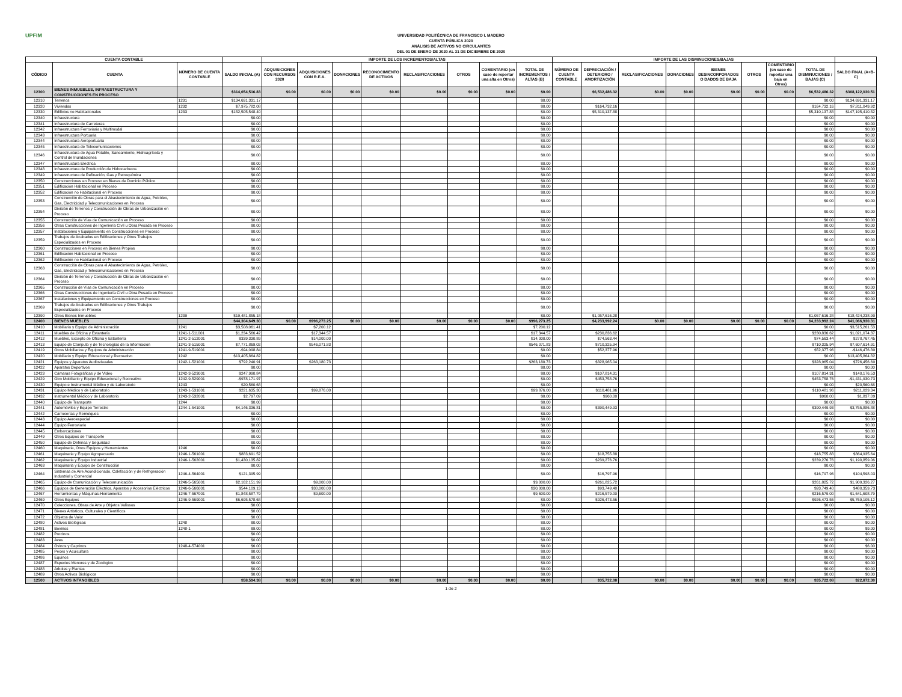UPFIM
UNIVERSIDAD POLITÉCNICA DE FRANCISCO I. MADERO
CUENTA PÚBLICA 2020
ANÁLISIS DE ACTIVOS NO CIRCULANTES
DEL 01 DE ENERO DE 2020 AL 31 DE DICIEMBRE DE 2020
| CUENTA CONTABLE | | | | IMPORTE DE LOS INCREMENTOS/ALTAS | | | | | | | | IMPORTE DE LAS DISMINUCIONES/BAJAS | | | | | | | | |
| --- | --- | --- | --- | --- | --- | --- | --- | --- | --- | --- | --- | --- | --- | --- | --- | --- | --- | --- | --- | --- |
| CÓDIGO | CUENTA | NÚMERO DE CUENTA CONTABLE | SALDO INICIAL (A) | ADQUISICIONES CON RECURSOS 2020 | ADQUISICIONES CON R.E.A. | DONACIONES | RECONOCIMIENTO DE ACTIVOS | RECLASIFICACIONES | OTROS | COMENTARIO (en caso de reportar una alta en Otros) | TOTAL DE INCREMENTOS / ALTAS (B) | NÚMERO DE CUENTA CONTABLE | DEPRECIACIÓN / DETERIORO / AMORTIZACIÓN | RECLASIFICACIONES | DONACIONES | BIENES DESINCORPORADOS O DADOS DE BAJA | OTROS | COMENTARIO (en caso de reportar una baja en Otros) | TOTAL DE DISMINUCIONES / BAJAS (C) | SALDO FINAL (A+B-C) |
| 12300 | BIENES INMUEBLES, INFRAESTRUCTURA Y CONSTRUCCIONES EN PROCESO | | $314,654,516.83 | $0.00 | $0.00 | $0.00 | $0.00 | $0.00 | $0.00 | $0.00 | $0.00 | | $6,532,486.32 | $0.00 | $0.00 | $0.00 | $0.00 | $0.00 | $6,532,486.32 | $308,122,030.51 |
| 12310 | Terrenos | 1231 | $134,691,331.17 | | | | | | | | $0.00 | | | | | | | | $0.00 | $134,691,331.17 |
| 12320 | Viviendas | 1232 | $7,975,782.08 | | | | | | | | $0.00 | | $164,732.16 | | | | | | $164,732.16 | $7,811,049.92 |
| 12330 | Edificios no Habitacionales | 1233 | $152,505,548.40 | | | | | | | | $0.00 | | $5,310,137.88 | | | | | | $5,310,137.88 | $147,195,410.52 |
| 12340 | Infraestructura | | $0.00 | | | | | | | | $0.00 | | | | | | | | $0.00 | $0.00 |
| 12341 | Infraestructura de Carreteras | | $0.00 | | | | | | | | $0.00 | | | | | | | | $0.00 | $0.00 |
| 12342 | Infraestructura Ferroviaria y Multimodal | | $0.00 | | | | | | | | $0.00 | | | | | | | | $0.00 | $0.00 |
| 12343 | Infraestructura Portuaria | | $0.00 | | | | | | | | $0.00 | | | | | | | | $0.00 | $0.00 |
| 12344 | Infraestructura Aeroportuaria | | $0.00 | | | | | | | | $0.00 | | | | | | | | $0.00 | $0.00 |
| 12345 | Infraestructura de Telecomunicaciones | | $0.00 | | | | | | | | $0.00 | | | | | | | | $0.00 | $0.00 |
| 12346 | Infraestructura de Agua Potable, Saneamiento, Hidroagrícola y Control de Inundaciones | | $0.00 | | | | | | | | $0.00 | | | | | | | | $0.00 | $0.00 |
| 12347 | Infraestructura Eléctrica | | $0.00 | | | | | | | | $0.00 | | | | | | | | $0.00 | $0.00 |
| 12348 | Infraestructura de Producción de Hidrocarburos | | $0.00 | | | | | | | | $0.00 | | | | | | | | $0.00 | $0.00 |
| 12349 | Infraestructura de Refinación, Gas y Petroquímica | | $0.00 | | | | | | | | $0.00 | | | | | | | | $0.00 | $0.00 |
| 12350 | Construcciones en Proceso en Bienes de Dominio Público | | $0.00 | | | | | | | | $0.00 | | | | | | | | $0.00 | $0.00 |
| 12351 | Edificación Habitacional en Proceso | | $0.00 | | | | | | | | $0.00 | | | | | | | | $0.00 | $0.00 |
| 12352 | Edificación no Habitacional en Proceso | | $0.00 | | | | | | | | $0.00 | | | | | | | | $0.00 | $0.00 |
| 12353 | Construcción de Obras para el Abastecimiento de Agua, Petróleo, Gas, Electricidad y Telecomunicaciones en Proceso | | $0.00 | | | | | | | | $0.00 | | | | | | | | $0.00 | $0.00 |
| 12354 | División de Terrenos y Construcción de Obras de Urbanización en Proceso | | $0.00 | | | | | | | | $0.00 | | | | | | | | $0.00 | $0.00 |
| 12355 | Construcción de Vías de Comunicación en Proceso | | $0.00 | | | | | | | | $0.00 | | | | | | | | $0.00 | $0.00 |
| 12356 | Otras Construcciones de Ingeniería Civil u Obra Pesada en Proceso | | $0.00 | | | | | | | | $0.00 | | | | | | | | $0.00 | $0.00 |
| 12357 | Instalaciones y Equipamiento en Construcciones en Proceso | | $0.00 | | | | | | | | $0.00 | | | | | | | | $0.00 | $0.00 |
| 12359 | Trabajos de Acabados en Edificaciones y Otros Trabajos Especializados en Proceso | | $0.00 | | | | | | | | $0.00 | | | | | | | | $0.00 | $0.00 |
| 12360 | Construcciones en Proceso en Bienes Propios | | $0.00 | | | | | | | | $0.00 | | | | | | | | $0.00 | $0.00 |
| 12361 | Edificación Habitacional en Proceso | | $0.00 | | | | | | | | $0.00 | | | | | | | | $0.00 | $0.00 |
| 12362 | Edificación no Habitacional en Proceso | | $0.00 | | | | | | | | $0.00 | | | | | | | | $0.00 | $0.00 |
| 12363 | Construcción de Obras para el Abastecimiento de Agua, Petróleo, Gas, Electricidad y Telecomunicaciones en Proceso | | $0.00 | | | | | | | | $0.00 | | | | | | | | $0.00 | $0.00 |
| 12364 | División de Terrenos y Construcción de Obras de Urbanización en Proceso | | $0.00 | | | | | | | | $0.00 | | | | | | | | $0.00 | $0.00 |
| 12365 | Construcción de Vías de Comunicación en Proceso | | $0.00 | | | | | | | | $0.00 | | | | | | | | $0.00 | $0.00 |
| 12366 | Otras Construcciones de Ingeniería Civil u Obra Pesada en Proceso | | $0.00 | | | | | | | | $0.00 | | | | | | | | $0.00 | $0.00 |
| 12367 | Instalaciones y Equipamiento en Construcciones en Proceso | | $0.00 | | | | | | | | $0.00 | | | | | | | | $0.00 | $0.00 |
| 12369 | Trabajos de Acabados en Edificaciones y Otros Trabajos Especializados en Proceso | | $0.00 | | | | | | | | $0.00 | | | | | | | | $0.00 | $0.00 |
| 12390 | Otros Bienes Inmuebles | 1239 | $19,481,855.18 | | | | | | | | $0.00 | | $1,057,616.28 | | | | | | $1,057,616.28 | $18,424,238.90 |
| 12400 | BIENES MUEBLES | | $44,304,649.30 | $0.00 | $996,273.25 | $0.00 | $0.00 | $0.00 | $0.00 | $0.00 | $996,273.25 | | $4,233,992.24 | $0.00 | $0.00 | $0.00 | $0.00 | $0.00 | $4,233,992.24 | $41,066,930.31 |
| 12410 | Mobiliario y Equipo de Administración | 1241 | $3,508,061.41 | | $7,200.12 | | | | | | $7,200.12 | | | | | | | | $0.00 | $3,515,261.53 |
| 12411 | Muebles de Oficina y Estantería | 1241-1-511001 | $1,234,566.42 | | $17,344.57 | | | | | | $17,344.57 | | $230,836.62 | | | | | | $230,836.62 | $1,021,074.37 |
| 12412 | Muebles, Excepto de Oficina y Estantería | 1241-2-512001 | $339,330.89 | | $14,000.00 | | | | | | $14,000.00 | | $74,563.44 | | | | | | $74,563.44 | $278,767.45 |
| 12413 | Equipo de Cómputo y de Tecnologías de la Información | 1241-3-515001 | $7,771,869.02 | | $546,071.83 | | | | | | $546,071.83 | | $710,325.94 | | | | | | $710,325.94 | $7,607,614.91 |
| 12419 | Otros Mobiliarios y Equipos de Administración | 1241-9-519001 | -$94,098.84 | | | | | | | | $0.00 | | $52,377.96 | | | | | | $52,377.96 | -$146,476.80 |
| 12420 | Mobiliario y Equipo Educacional y Recreativo | 1242 | $13,405,864.82 | | | | | | | | $0.00 | | | | | | | | $0.00 | $13,405,864.82 |
| 12421 | Equipos y Aparatos Audiovisuales | 1242-1-521001 | $792,240.91 | | $263,180.73 | | | | | | $263,180.73 | | $328,965.04 | | | | | | $328,965.04 | $726,456.60 |
| 12422 | Aparatos Deportivos | | $0.00 | | | | | | | | $0.00 | | | | | | | | $0.00 | $0.00 |
| 12423 | Cámaras Fotográficas y de Video | 1242-3-523001 | $247,990.84 | | | | | | | | $0.00 | | $107,814.31 | | | | | | $107,814.31 | $140,176.53 |
| 12429 | Otro Mobiliario y Equipo Educacional y Recreativo | 1242-9-529001 | -$978,171.97 | | | | | | | | $0.00 | | $453,758.76 | | | | | | $453,758.76 | -$1,431,930.73 |
| 12430 | Equipo e Instrumental Médico y de Laboratorio | 1243 | $20,560.68 | | | | | | | | $0.00 | | | | | | | | $0.00 | $20,560.68 |
| 12431 | Equipo Médico y de Laboratorio | 1243-1-531001 | $221,635.30 | | $99,876.00 | | | | | | $99,876.00 | | $110,481.96 | | | | | | $110,481.96 | $211,029.34 |
| 12432 | Instrumental Médico y de Laboratorio | 1243-2-532001 | $2,797.09 | | | | | | | | $0.00 | | $960.00 | | | | | | $960.00 | $1,837.09 |
| 12440 | Equipo de Transporte | 1244 | $0.00 | | | | | | | | $0.00 | | | | | | | | $0.00 | $0.00 |
| 12441 | Automóviles y Equipo Terrestre | 1244-1-541001 | $4,146,336.81 | | | | | | | | $0.00 | | $390,449.93 | | | | | | $390,449.93 | $3,755,886.88 |
| 12442 | Carrocerías y Remolques | | $0.00 | | | | | | | | $0.00 | | | | | | | | $0.00 | $0.00 |
| 12443 | Equipo Aeroespacial | | $0.00 | | | | | | | | $0.00 | | | | | | | | $0.00 | $0.00 |
| 12444 | Equipo Ferroviario | | $0.00 | | | | | | | | $0.00 | | | | | | | | $0.00 | $0.00 |
| 12445 | Embarcaciones | | $0.00 | | | | | | | | $0.00 | | | | | | | | $0.00 | $0.00 |
| 12449 | Otros Equipos de Transporte | | $0.00 | | | | | | | | $0.00 | | | | | | | | $0.00 | $0.00 |
| 12450 | Equipo de Defensa y Seguridad | | $0.00 | | | | | | | | $0.00 | | | | | | | | $0.00 | $0.00 |
| 12460 | Maquinaria, Otros Equipos y Herramientas | 1246 | $0.00 | | | | | | | | $0.00 | | | | | | | | $0.00 | $0.00 |
| 12461 | Maquinaria y Equipo Agropecuario | 1246-1-561001 | $883,691.52 | | | | | | | | $0.00 | | $18,755.88 | | | | | | $18,755.88 | $864,935.64 |
| 12462 | Maquinaria y Equipo Industrial | 1246-1-562001 | $1,430,135.82 | | | | | | | | $0.00 | | $239,276.76 | | | | | | $239,276.76 | $1,190,859.06 |
| 12463 | Maquinaria y Equipo de Construcción | | $0.00 | | | | | | | | $0.00 | | | | | | | | $0.00 | $0.00 |
| 12464 | Sistemas de Aire Acondicionado, Calefacción y de Refrigeración Industrial y Comercial | 1246-4-564001 | $121,395.99 | | | | | | | | $0.00 | | $16,797.96 | | | | | | $16,797.96 | $104,598.03 |
| 12465 | Equipo de Comunicación y Telecomunicación | 1246-5-565001 | $2,162,151.99 | | $9,000.00 | | | | | | $9,000.00 | | $261,825.72 | | | | | | $261,825.72 | $1,909,326.27 |
| 12466 | Equipos de Generación Eléctrica, Aparatos y Accesorios Eléctricos | 1246-6-566001 | $544,109.13 | | $30,000.00 | | | | | | $30,000.00 | | $93,749.40 | | | | | | $93,749.40 | $480,359.73 |
| 12467 | Herramientas y Máquinas-Herramienta | 1246-7-567001 | $1,848,587.79 | | $9,600.00 | | | | | | $9,600.00 | | $216,579.00 | | | | | | $216,579.00 | $1,641,608.79 |
| 12469 | Otros Equipos | 1246-9-569001 | $6,695,578.68 | | | | | | | | $0.00 | | $926,473.56 | | | | | | $926,473.56 | $5,769,105.12 |
| 12470 | Colecciones, Obras de Arte y Objetos Valiosos | | $0.00 | | | | | | | | $0.00 | | | | | | | | $0.00 | $0.00 |
| 12471 | Bienes Artísticos, Culturales y Científicos | | $0.00 | | | | | | | | $0.00 | | | | | | | | $0.00 | $0.00 |
| 12472 | Objetos de Valor | | $0.00 | | | | | | | | $0.00 | | | | | | | | $0.00 | $0.00 |
| 12480 | Activos Biológicos | 1248 | $0.00 | | | | | | | | $0.00 | | | | | | | | $0.00 | $0.00 |
| 12481 | Bovinos | 1248-1 | $9.00 | | | | | | | | $0.00 | | | | | | | | $0.00 | $9.00 |
| 12482 | Porcinos | | $0.00 | | | | | | | | $0.00 | | | | | | | | $0.00 | $0.00 |
| 12483 | Aves | | $0.00 | | | | | | | | $0.00 | | | | | | | | $0.00 | $0.00 |
| 12484 | Ovinos y Caprinos | 1248-4-574001 | $6.00 | | | | | | | | $0.00 | | | | | | | | $0.00 | $6.00 |
| 12485 | Peces y Acuicultura | | $0.00 | | | | | | | | $0.00 | | | | | | | | $0.00 | $0.00 |
| 12486 | Equinos | | $0.00 | | | | | | | | $0.00 | | | | | | | | $0.00 | $0.00 |
| 12487 | Especies Menores y de Zoológico | | $0.00 | | | | | | | | $0.00 | | | | | | | | $0.00 | $0.00 |
| 12488 | Arboles y Plantas | | $0.00 | | | | | | | | $0.00 | | | | | | | | $0.00 | $0.00 |
| 12489 | Otros Activos Biológicos | | $0.00 | | | | | | | | $0.00 | | | | | | | | $0.00 | $0.00 |
| 12500 | ACTIVOS INTANGIBLES | | $58,594.38 | $0.00 | $0.00 | $0.00 | $0.00 | $0.00 | $0.00 | $0.00 | $0.00 | | $35,722.08 | $0.00 | $0.00 | $0.00 | $0.00 | $0.00 | $35,722.08 | $22,872.30 |
1 de 2